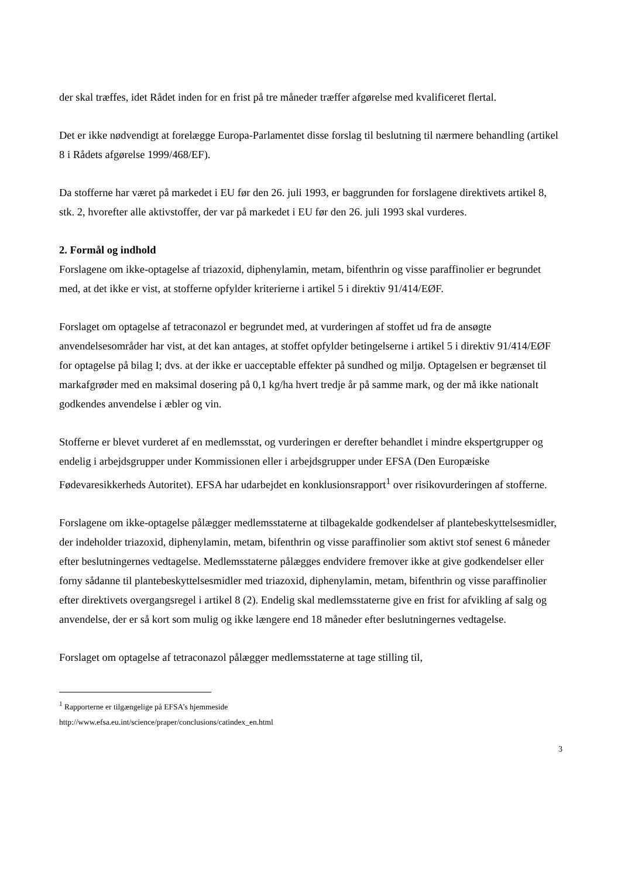der skal træffes, idet Rådet inden for en frist på tre måneder træffer afgørelse med kvalificeret flertal.
Det er ikke nødvendigt at forelægge Europa-Parlamentet disse forslag til beslutning til nærmere behandling (artikel 8 i Rådets afgørelse 1999/468/EF).
Da stofferne har været på markedet i EU før den 26. juli 1993, er baggrunden for forslagene direktivets artikel 8, stk. 2, hvorefter alle aktivstoffer, der var på markedet i EU før den 26. juli 1993 skal vurderes.
2. Formål og indhold
Forslagene om ikke-optagelse af triazoxid, diphenylamin, metam, bifenthrin og visse paraffinolier er begrundet med, at det ikke er vist, at stofferne opfylder kriterierne i artikel 5 i direktiv 91/414/EØF.
Forslaget om optagelse af tetraconazol er begrundet med, at vurderingen af stoffet ud fra de ansøgte anvendelsesområder har vist, at det kan antages, at stoffet opfylder betingelserne i artikel 5 i direktiv 91/414/EØF for optagelse på bilag I; dvs. at der ikke er uacceptable effekter på sundhed og miljø. Optagelsen er begrænset til markafgrøder med en maksimal dosering på 0,1 kg/ha hvert tredje år på samme mark, og der må ikke nationalt godkendes anvendelse i æbler og vin.
Stofferne er blevet vurderet af en medlemsstat, og vurderingen er derefter behandlet i mindre ekspertgrupper og endelig i arbejdsgrupper under Kommissionen eller i arbejdsgrupper under EFSA (Den Europæiske Fødevaresikkerheds Autoritet). EFSA har udarbejdet en konklusionsrapport<sup>1</sup> over risikovurderingen af stofferne.
Forslagene om ikke-optagelse pålægger medlemsstaterne at tilbagekalde godkendelser af plantebeskyttelsesmidler, der indeholder triazoxid, diphenylamin, metam, bifenthrin og visse paraffinolier som aktivt stof senest 6 måneder efter beslutningernes vedtagelse. Medlemsstaterne pålægges endvidere fremover ikke at give godkendelser eller forny sådanne til plantebeskyttelsesmidler med triazoxid, diphenylamin, metam, bifenthrin og visse paraffinolier efter direktivets overgangsregel i artikel 8 (2). Endelig skal medlemsstaterne give en frist for afvikling af salg og anvendelse, der er så kort som mulig og ikke længere end 18 måneder efter beslutningernes vedtagelse.
Forslaget om optagelse af tetraconazol pålægger medlemsstaterne at tage stilling til,
<sup>1</sup> Rapporterne er tilgængelige på EFSA’s hjemmeside
http://www.efsa.eu.int/science/praper/conclusions/catindex_en.html
3